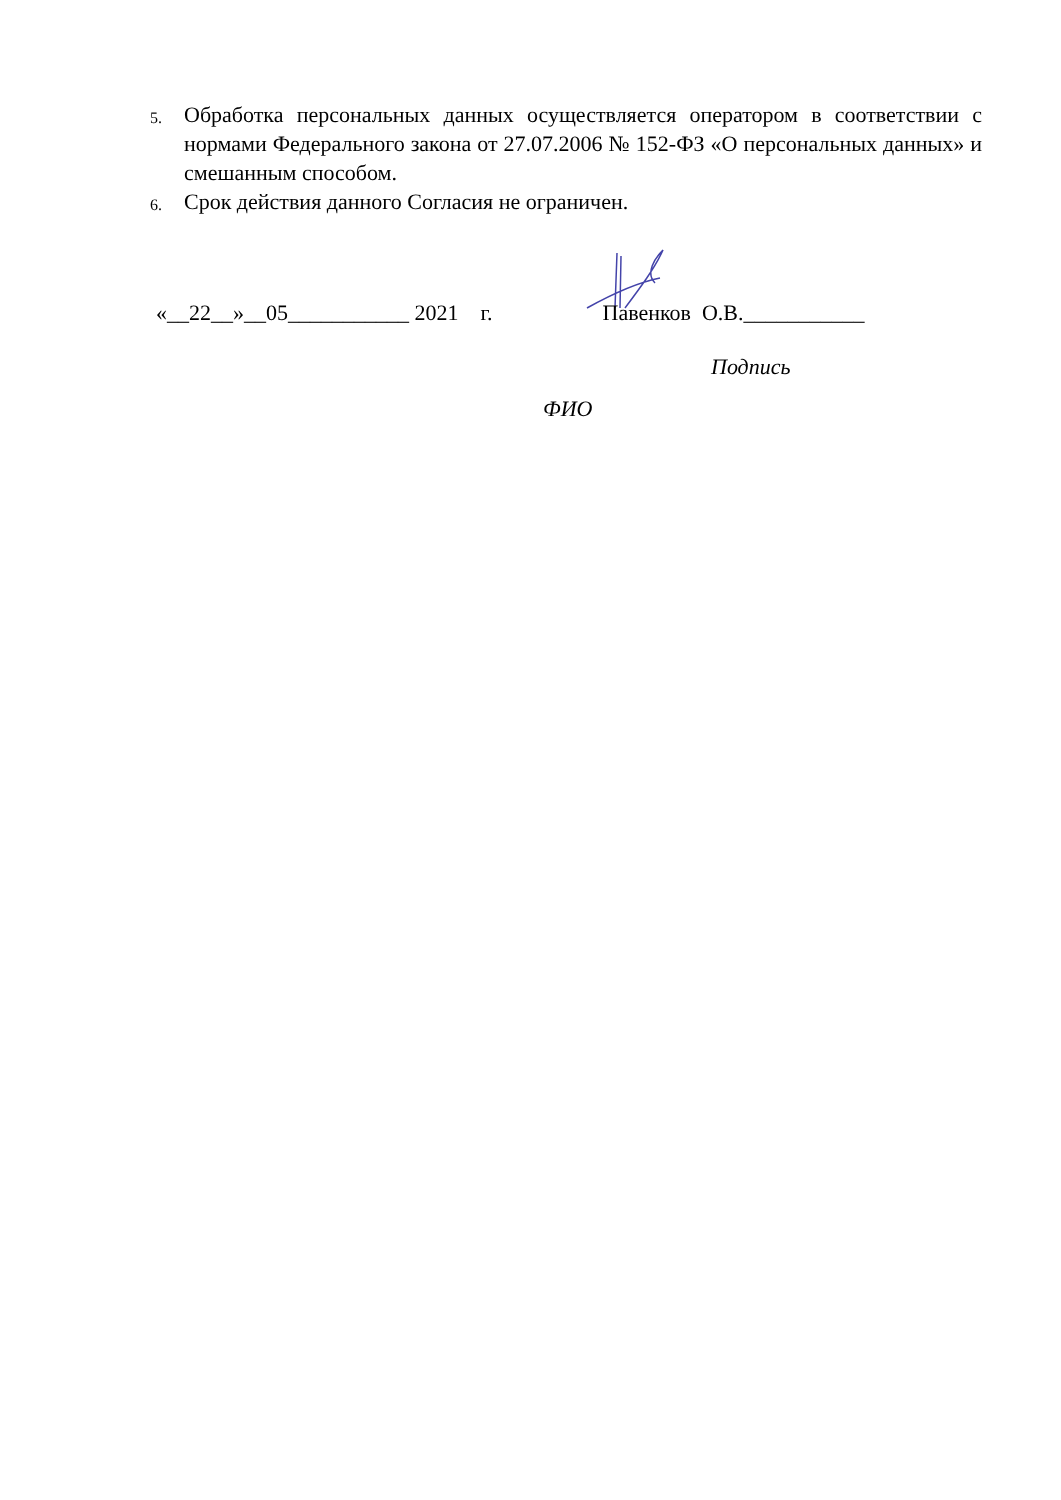5. Обработка персональных данных осуществляется оператором в соответствии с нормами Федерального закона от 27.07.2006 № 152-ФЗ «О персональных данных» и смешанным способом.
6. Срок действия данного Согласия не ограничен.
«__22__»__05___________ 2021 г. Павенков О.В.___________
Подпись
ФИО